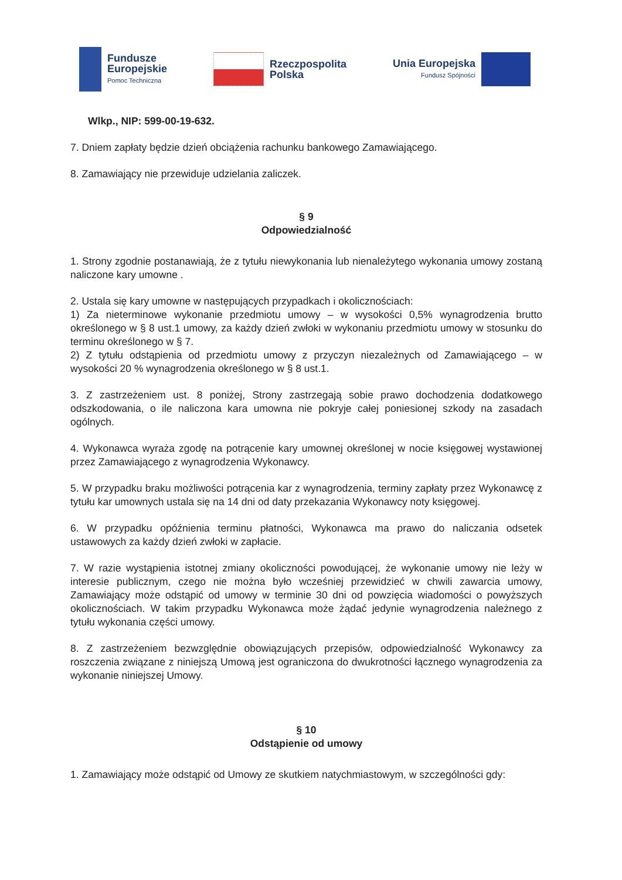Fundusze
Europejskie
Pomoc Techniczna
Rzeczpospolita
Polska
Unia Europejska
Fundusz Spójności
Wlkp., NIP: 599-00-19-632.
7. Dniem zapłaty będzie dzień obciążenia rachunku bankowego Zamawiającego.
8. Zamawiający nie przewiduje udzielania zaliczek.
§ 9
Odpowiedzialność
1. Strony zgodnie postanawiają, że z tytułu niewykonania lub nienależytego wykonania umowy zostaną naliczone kary umowne .
2. Ustala się kary umowne w następujących przypadkach i okolicznościach:
1) Za nieterminowe wykonanie przedmiotu umowy – w wysokości 0,5% wynagrodzenia brutto określonego w § 8 ust.1 umowy, za każdy dzień zwłoki w wykonaniu przedmiotu umowy w stosunku do terminu określonego w § 7.
2) Z tytułu odstąpienia od przedmiotu umowy z przyczyn niezależnych od Zamawiającego – w wysokości 20 % wynagrodzenia określonego w § 8 ust.1.
3. Z zastrzeżeniem ust. 8 poniżej, Strony zastrzegają sobie prawo dochodzenia dodatkowego odszkodowania, o ile naliczona kara umowna nie pokryje całej poniesionej szkody na zasadach ogólnych.
4. Wykonawca wyraża zgodę na potrącenie kary umownej określonej w nocie księgowej wystawionej przez Zamawiającego z wynagrodzenia Wykonawcy.
5. W przypadku braku możliwości potrącenia kar z wynagrodzenia, terminy zapłaty przez Wykonawcę z tytułu kar umownych ustala się na 14 dni od daty przekazania Wykonawcy noty księgowej.
6. W przypadku opóźnienia terminu płatności, Wykonawca ma prawo do naliczania odsetek ustawowych za każdy dzień zwłoki w zapłacie.
7. W razie wystąpienia istotnej zmiany okoliczności powodującej, że wykonanie umowy nie leży w interesie publicznym, czego nie można było wcześniej przewidzieć w chwili zawarcia umowy, Zamawiający może odstąpić od umowy w terminie 30 dni od powzięcia wiadomości o powyższych okolicznościach. W takim przypadku Wykonawca może żądać jedynie wynagrodzenia należnego z tytułu wykonania części umowy.
8. Z zastrzeżeniem bezwzględnie obowiązujących przepisów, odpowiedzialność Wykonawcy za roszczenia związane z niniejszą Umową jest ograniczona do dwukrotności łącznego wynagrodzenia za wykonanie niniejszej Umowy.
§ 10
Odstąpienie od umowy
1. Zamawiający może odstąpić od Umowy ze skutkiem natychmiastowym, w szczególności gdy: